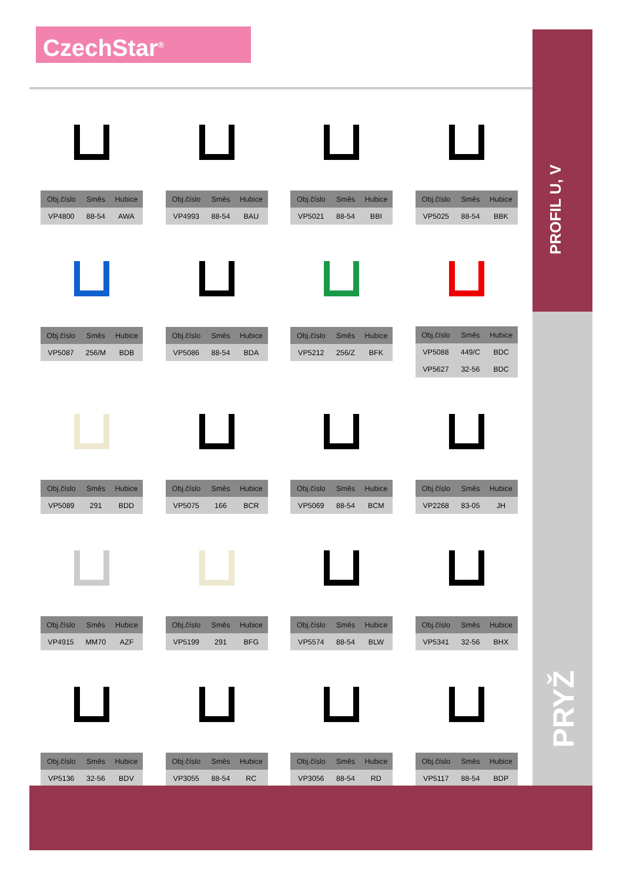CzechStar<sup>®</sup>
PROFIL U, V
PRYŽ
| Obj.číslo | Směs | Hubice |
| --- | --- | --- |
| VP4800 | 88-54 | AWA |
| Obj.číslo | Směs | Hubice |
| --- | --- | --- |
| VP4993 | 88-54 | BAU |
| Obj.číslo | Směs | Hubice |
| --- | --- | --- |
| VP5021 | 88-54 | BBI |
| Obj.číslo | Směs | Hubice |
| --- | --- | --- |
| VP5025 | 88-54 | BBK |
| Obj.číslo | Směs | Hubice |
| --- | --- | --- |
| VP5087 | 256/M | BDB |
| Obj.číslo | Směs | Hubice |
| --- | --- | --- |
| VP5086 | 88-54 | BDA |
| Obj.číslo | Směs | Hubice |
| --- | --- | --- |
| VP5212 | 256/Z | BFK |
| Obj.číslo | Směs | Hubice |
| --- | --- | --- |
| VP5088 | 449/C | BDC |
| VP5627 | 32-56 | BDC |
| Obj.číslo | Směs | Hubice |
| --- | --- | --- |
| VP5089 | 291 | BDD |
| Obj.číslo | Směs | Hubice |
| --- | --- | --- |
| VP5075 | 166 | BCR |
| Obj.číslo | Směs | Hubice |
| --- | --- | --- |
| VP5069 | 88-54 | BCM |
| Obj.číslo | Směs | Hubice |
| --- | --- | --- |
| VP2268 | 83-05 | JH |
| Obj.číslo | Směs | Hubice |
| --- | --- | --- |
| VP4915 | MM70 | AZF |
| Obj.číslo | Směs | Hubice |
| --- | --- | --- |
| VP5199 | 291 | BFG |
| Obj.číslo | Směs | Hubice |
| --- | --- | --- |
| VP5574 | 88-54 | BLW |
| Obj.číslo | Směs | Hubice |
| --- | --- | --- |
| VP5341 | 32-56 | BHX |
| Obj.číslo | Směs | Hubice |
| --- | --- | --- |
| VP5136 | 32-56 | BDV |
| Obj.číslo | Směs | Hubice |
| --- | --- | --- |
| VP3055 | 88-54 | RC |
| Obj.číslo | Směs | Hubice |
| --- | --- | --- |
| VP3056 | 88-54 | RD |
| Obj.číslo | Směs | Hubice |
| --- | --- | --- |
| VP5117 | 88-54 | BDP |